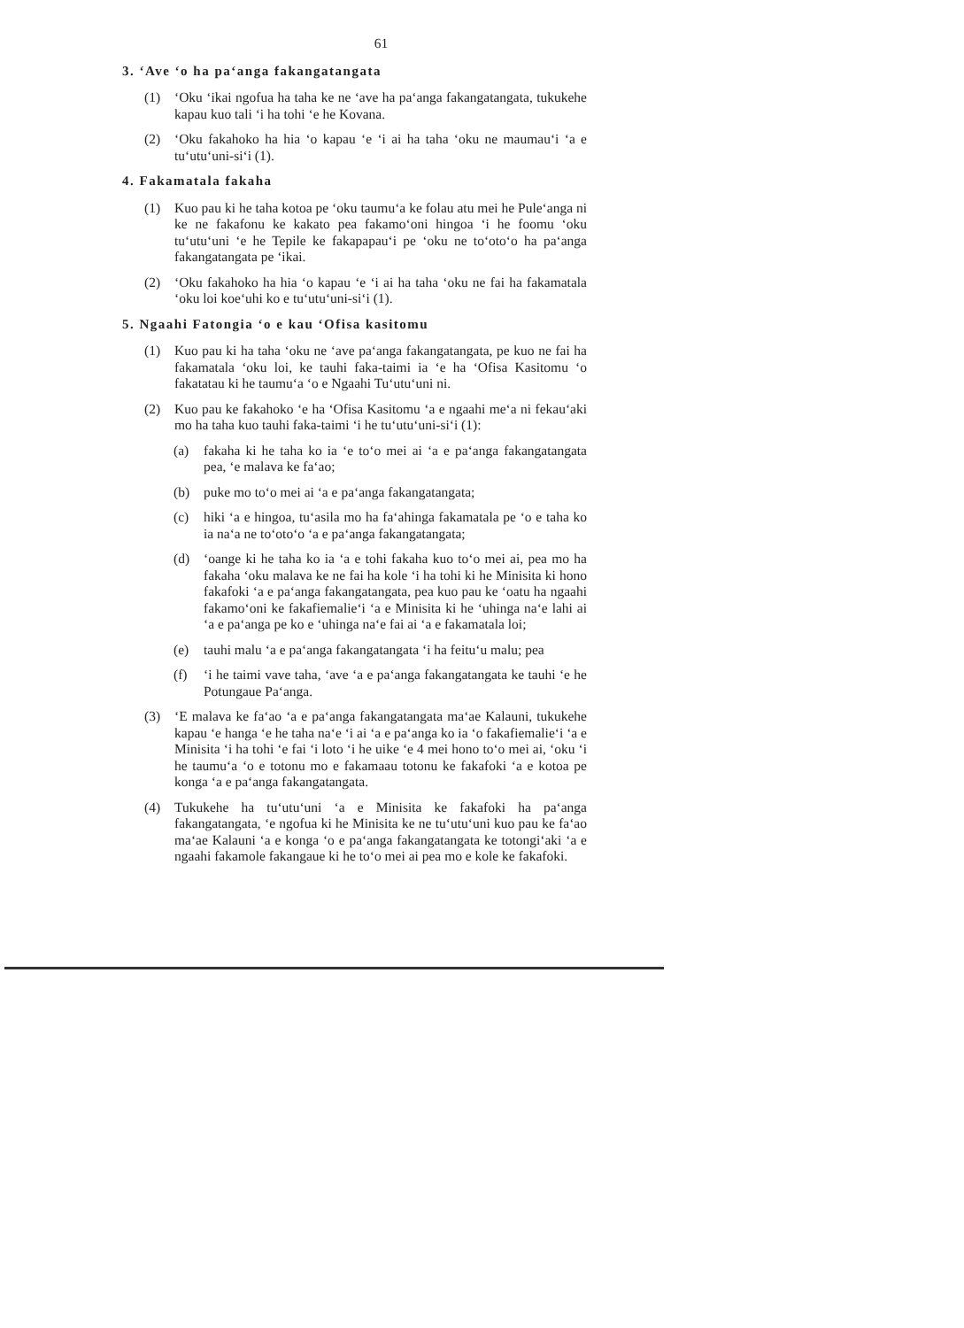61
3. ‘Ave ‘o ha pa‘anga fakangatangata
(1) ‘Oku ‘ikai ngofua ha taha ke ne ‘ave ha pa‘anga fakangatangata, tukukehe kapau kuo tali ‘i ha tohi ‘e he Kovana.
(2) ‘Oku fakahoko ha hia ‘o kapau ‘e ‘i ai ha taha ‘oku ne maumau‘i ‘a e tu‘utu‘uni-si‘i (1).
4. Fakamatala fakaha
(1) Kuo pau ki he taha kotoa pe ‘oku taumu‘a ke folau atu mei he Pule‘anga ni ke ne fakafonu ke kakato pea fakamo‘oni hingoa ‘i he foomu ‘oku tu‘utu‘uni ‘e he Tepile ke fakapapau‘i pe ‘oku ne to‘oto‘o ha pa‘anga fakangatangata pe ‘ikai.
(2) ‘Oku fakahoko ha hia ‘o kapau ‘e ‘i ai ha taha ‘oku ne fai ha fakamatala ‘oku loi koe‘uhi ko e tu‘utu‘uni-si‘i (1).
5. Ngaahi Fatongia ‘o e kau ‘Ofisa kasitomu
(1) Kuo pau ki ha taha ‘oku ne ‘ave pa‘anga fakangatangata, pe kuo ne fai ha fakamatala ‘oku loi, ke tauhi faka-taimi ia ‘e ha ‘Ofisa Kasitomu ‘o fakatatau ki he taumu‘a ‘o e Ngaahi Tu‘utu‘uni ni.
(2) Kuo pau ke fakahoko ‘e ha ‘Ofisa Kasitomu ‘a e ngaahi me‘a ni fekau‘aki mo ha taha kuo tauhi faka-taimi ‘i he tu‘utu‘uni-si‘i (1):
(a) fakaha ki he taha ko ia ‘e to‘o mei ai ‘a e pa‘anga fakangatangata pea, ‘e malava ke fa‘ao;
(b) puke mo to‘o mei ai ‘a e pa‘anga fakangatangata;
(c) hiki ‘a e hingoa, tu‘asila mo ha fa‘ahinga fakamatala pe ‘o e taha ko ia na‘a ne to‘oto‘o ‘a e pa‘anga fakangatangata;
(d) ‘oange ki he taha ko ia ‘a e tohi fakaha kuo to‘o mei ai, pea mo ha fakaha ‘oku malava ke ne fai ha kole ‘i ha tohi ki he Minisita ki hono fakafoki ‘a e pa‘anga fakangatangata, pea kuo pau ke ‘oatu ha ngaahi fakamo‘oni ke fakafiemalie‘i ‘a e Minisita ki he ‘uhinga na‘e lahi ai ‘a e pa‘anga pe ko e ‘uhinga na‘e fai ai ‘a e fakamatala loi;
(e) tauhi malu ‘a e pa‘anga fakangatangata ‘i ha feitu‘u malu; pea
(f) ‘i he taimi vave taha, ‘ave ‘a e pa‘anga fakangatangata ke tauhi ‘e he Potungaue Pa‘anga.
(3) ‘E malava ke fa‘ao ‘a e pa‘anga fakangatangata ma‘ae Kalauni, tukukehe kapau ‘e hanga ‘e he taha na‘e ‘i ai ‘a e pa‘anga ko ia ‘o fakafiemalie‘i ‘a e Minisita ‘i ha tohi ‘e fai ‘i loto ‘i he uike ‘e 4 mei hono to‘o mei ai, ‘oku ‘i he taumu‘a ‘o e totonu mo e fakamaau totonu ke fakafoki ‘a e kotoa pe konga ‘a e pa‘anga fakangatangata.
(4) Tukukehe ha tu‘utu‘uni ‘a e Minisita ke fakafoki ha pa‘anga fakangatangata, ‘e ngofua ki he Minisita ke ne tu‘utu‘uni kuo pau ke fa‘ao ma‘ae Kalauni ‘a e konga ‘o e pa‘anga fakangatangata ke totongi‘aki ‘a e ngaahi fakamole fakangaue ki he to‘o mei ai pea mo e kole ke fakafoki.